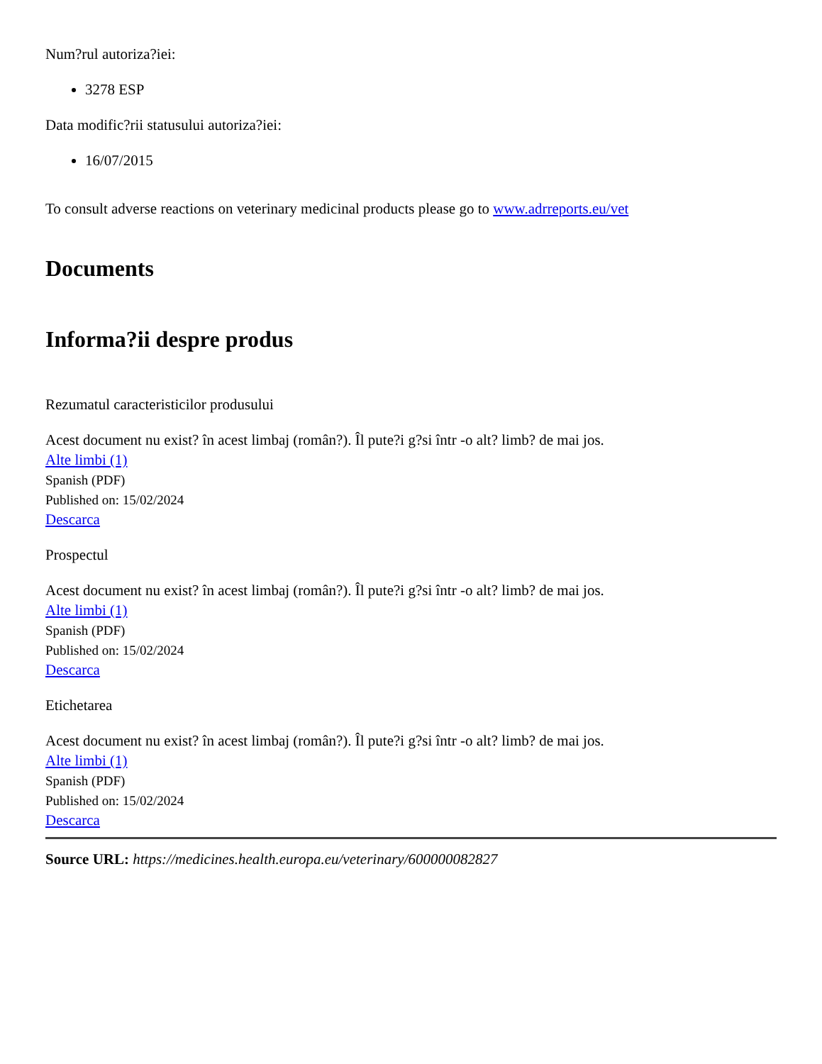Num?rul autoriza?iei:
3278 ESP
Data modific?rii statusului autoriza?iei:
16/07/2015
To consult adverse reactions on veterinary medicinal products please go to www.adrreports.eu/vet
Documents
Informa?ii despre produs
Rezumatul caracteristicilor produsului
Acest document nu exist? în acest limbaj (român?). Îl pute?i g?si într -o alt? limb? de mai jos.
Alte limbi (1)
Spanish (PDF)
Published on: 15/02/2024
Descarca
Prospectul
Acest document nu exist? în acest limbaj (român?). Îl pute?i g?si într -o alt? limb? de mai jos.
Alte limbi (1)
Spanish (PDF)
Published on: 15/02/2024
Descarca
Etichetarea
Acest document nu exist? în acest limbaj (român?). Îl pute?i g?si într -o alt? limb? de mai jos.
Alte limbi (1)
Spanish (PDF)
Published on: 15/02/2024
Descarca
Source URL: https://medicines.health.europa.eu/veterinary/600000082827